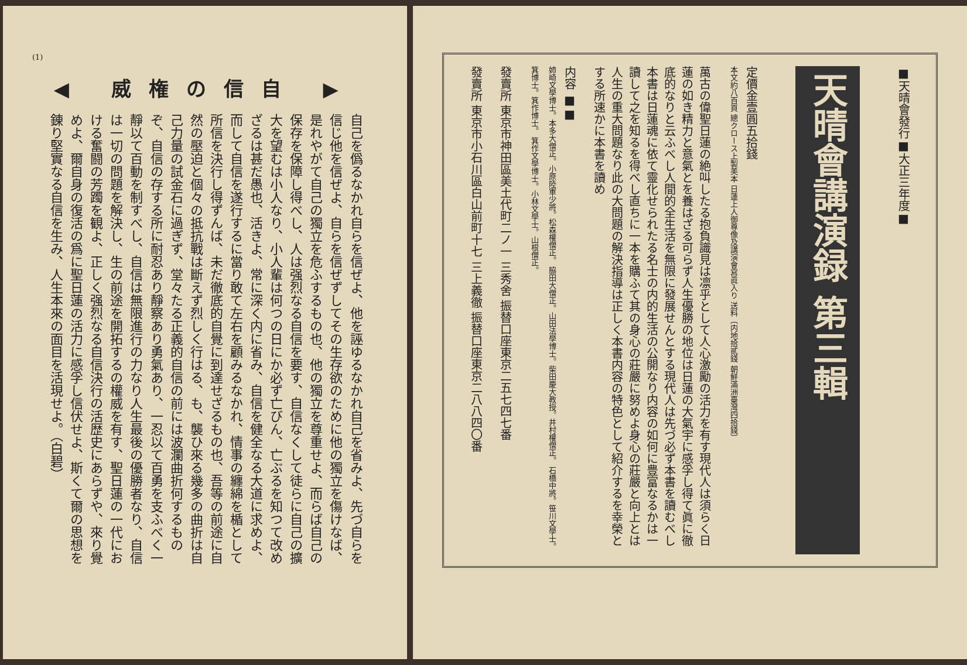(1)
◀ 威権の信自 ▶
自己を僞るなかれ自らを信ぜよ、他を誣ゆるなかれ自己を省みよ、先づ自らを信じ他を信ぜよ、自らを信ぜずしてその生存欲のために他の獨立を傷けなば、是れやがて自己の獨立を危ふするもの也、他の獨立を尊重せよ、而らば自己の保存を保障し得べし、人は强烈なる自信を要す、自信なくして徒らに自己の擴大を望むは小人なり、小人輩は何つの日にか必ず亡びん、亡ぶるを知つて改めざるは甚だ愚也、活きよ、常に深く内に省み、自信を健全なる大道に求めよ、而して自信を遂行するに當り敢て左右を顧みるなかれ、情事の纏綿を楯として所信を決行し得ずんば、未だ徹底的自覺に到達せざるもの也、吾等の前途に自然の壓迫と個々の抵抗戰は斷えず烈しく行はる、も、襲ひ來る幾多の曲折は自己力量の試金石に過ぎず、堂々たる正義的自信の前には波瀾曲折何するものぞ、自信の存する所に耐忍あり靜察あり勇氣あり、一忍以て百勇を支ふべく一靜以て百動を制すべし、自信は無限進行の力なり人生最後の優勝者なり、自信は一切の問題を解決し、生の前途を開拓するの權威を有す、聖日蓮の一代における奮闘の芳躅を観よ、正しく强烈なる自信決行の活歴史にあらずや、來り覺めよ、爾自身の復活の爲に聖日蓮の活力に感孚し信伏せよ、斯くて爾の思想を錬り堅實なる自信を生み、人生本來の面目を活現せよ。（白碧）
■天晴會發行■大正三年度■
天晴會講演録 第三輯
定價金壹圓五拾錢
本文約八百頁 總クロース上製美本 日蓮上人御尊像及講演會寫眞入り 送料〔内地拾貳錢 朝鮮滿洲臺灣四拾錢〕
萬古の偉聖日蓮の絶叫したる抱負識見は凛乎として人心激勵の活力を有す現代人は須らく日蓮の如き精力と意氣とを養はざる可らず人生優勝の地位は日蓮の大氣宇に感孚し得て眞に徹底的なりと云ふべし人間的全生活を無限に發展せんとする現代人は先づ必ず本書を讀むべし本書は日蓮魂に依て靈化せられたる名士の内的生活の公開なり内容の如何に豊富なるかは一讀して之を知るを得べし直ちに一本を購ふて其の身心の莊嚴に努めよ身心の莊嚴と向上とは人生の重大問題なり此の大問題の解決指導は正しく本書内容の特色として紹介するを幸榮とする所速かに本書を讀め
内容 ■■
姉崎文學博士。本多大僧正。小原陸軍少將。松森權僧正。 脇田大僧正。山田法學博士。柴田慶大教授。井村權僧正。 石橋中將。笹川文學士。箕博士。箕作博士。 箕作文學博士。小林文學士。山根僧正。
發賣所 東京市神田區美土代町二ノ一 三秀舍 振替口座東京二五七四七番
發賣所 東京市小石川區白山前町十七 三上義徹 振替口座東京二八八四〇番